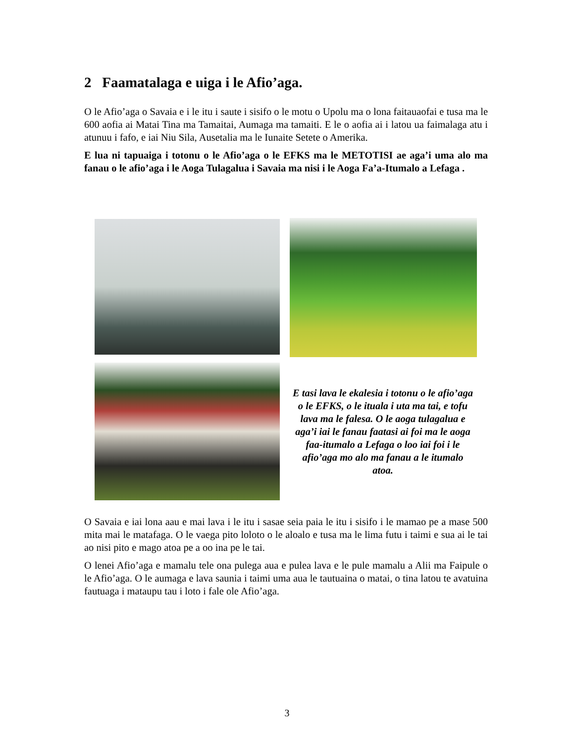2 Faamatalaga e uiga i le Afio’aga.
O le Afio’aga o Savaia e i le itu i saute i sisifo o le motu o Upolu ma o lona faitauaofai e tusa ma le 600 aofia ai Matai Tina ma Tamaitai, Aumaga ma tamaiti. E le o aofia ai i latou ua faimalaga atu i atunuu i fafo, e iai Niu Sila, Ausetalia ma le Iunaite Setete o Amerika.
E lua ni tapuaiga i totonu o le Afio’aga o le EFKS ma le METOTISI ae aga’i uma alo ma fanau o le afio’aga i le Aoga Tulagalua i Savaia ma nisi i le Aoga Fa’a-Itumalo a Lefaga .
E tasi lava le ekalesia i totonu o le afio’aga o le EFKS, o le ituala i uta ma tai, e tofu lava ma le falesa. O le aoga tulagalua e aga’i iai le fanau faatasi ai foi ma le aoga faa-itumalo a Lefaga o loo iai foi i le afio’aga mo alo ma fanau a le itumalo atoa.
O Savaia e iai lona aau e mai lava i le itu i sasae seia paia le itu i sisifo i le mamao pe a mase 500 mita mai le matafaga. O le vaega pito loloto o le aloalo e tusa ma le lima futu i taimi e sua ai le tai ao nisi pito e mago atoa pe a oo ina pe le tai.
O lenei Afio’aga e mamalu tele ona pulega aua e pulea lava e le pule mamalu a Alii ma Faipule o le Afio’aga. O le aumaga e lava saunia i taimi uma aua le tautuaina o matai, o tina latou te avatuina fautuaga i mataupu tau i loto i fale ole Afio’aga.
3